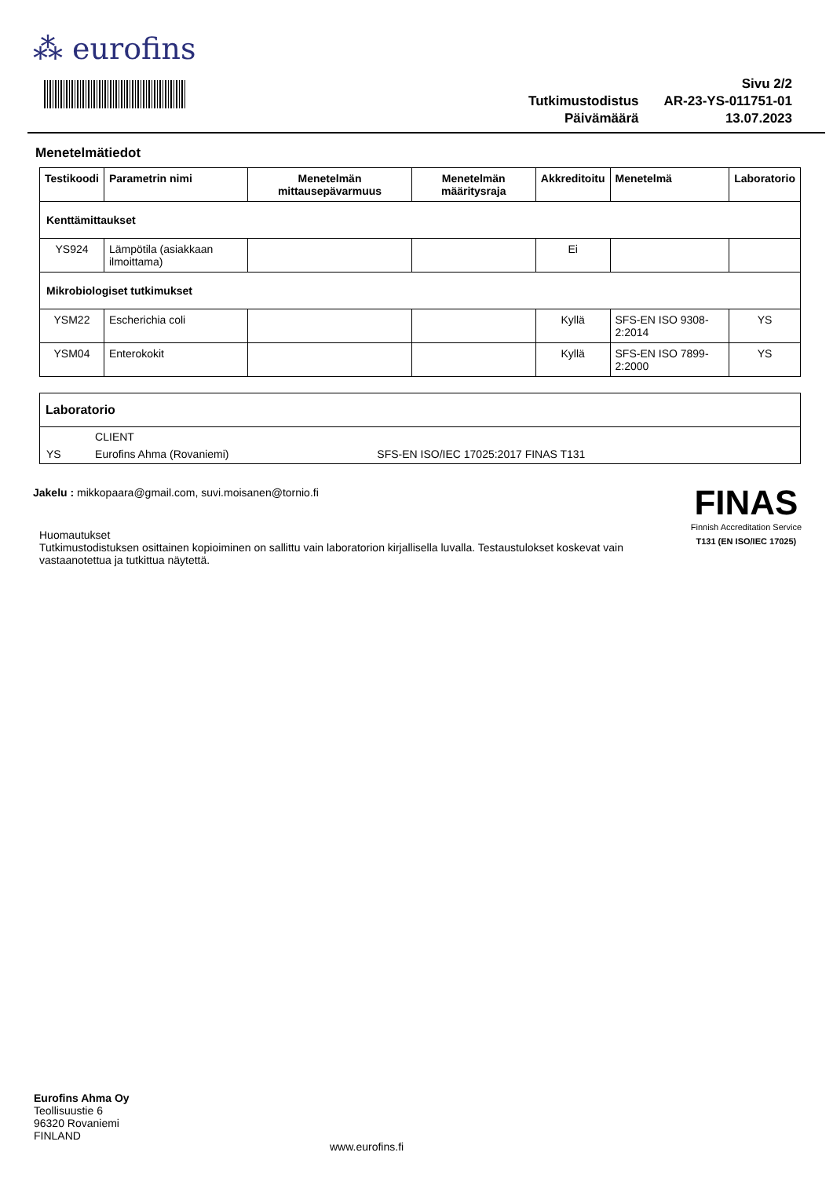⁂ eurofins
| | Sivu 2/2 |
| Tutkimustodistus | AR-23-YS-011751-01 |
| Päivämäärä | 13.07.2023 |
Menetelmätiedot
| Testikoodi | Parametrin nimi | Menetelmän mittausepävarmuus | Menetelmän määritysraja | Akkreditoitu | Menetelmä | Laboratorio |
| --- | --- | --- | --- | --- | --- | --- |
| Kenttämittaukset | | | | | | |
| YS924 | Lämpötila (asiakkaan ilmoittama) | | | Ei | | |
| Mikrobiologiset tutkimukset | | | | | | |
| YSM22 | Escherichia coli | | | Kyllä | SFS-EN ISO 9308-2:2014 | YS |
| YSM04 | Enterokokit | | | Kyllä | SFS-EN ISO 7899-2:2000 | YS |
Laboratorio
| | CLIENT | |
| YS | Eurofins Ahma (Rovaniemi) | SFS-EN ISO/IEC 17025:2017 FINAS T131 |
Jakelu : mikkopaara@gmail.com, suvi.moisanen@tornio.fi
Huomautukset
Tutkimustodistuksen osittainen kopioiminen on sallittu vain laboratorion kirjallisella luvalla. Testaustulokset koskevat vain vastaanotettua ja tutkittua näytettä.
FINAS
Finnish Accreditation Service
T131 (EN ISO/IEC 17025)
Eurofins Ahma Oy
Teollisuustie 6
96320 Rovaniemi
FINLAND
www.eurofins.fi